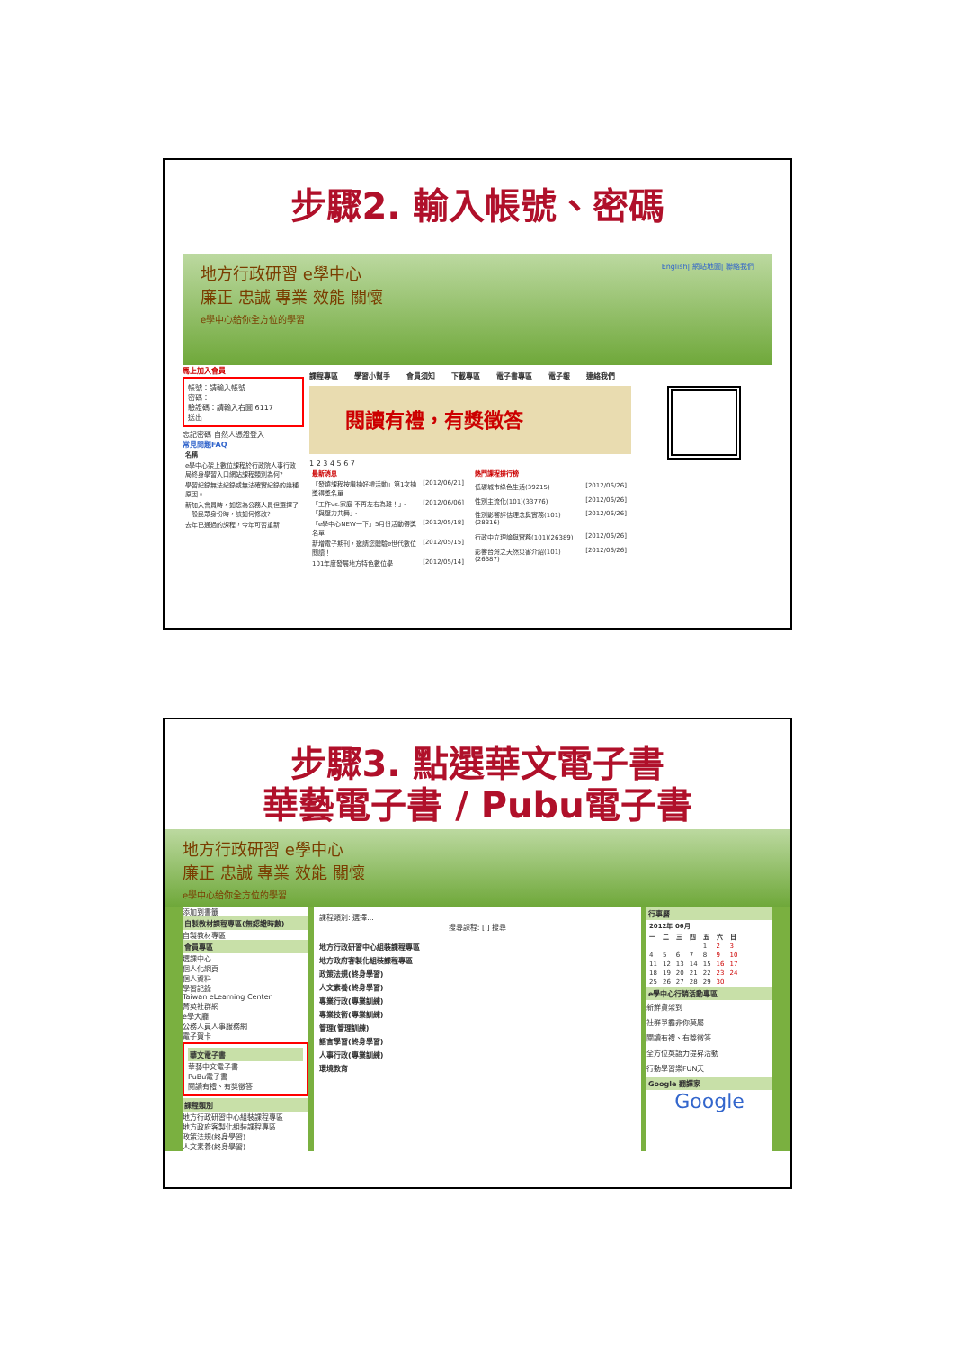步驟2. 輸入帳號、密碼
地方行政研習 e學中心 English| 網站地圖| 聯絡我們
廉正 忠誠 專業 效能 關懷
e學中心給你全方位的學習
馬上加入會員
帳號：請輸入帳號
密碼：
驗證碼：請輸入右圖 6117
送出
忘記密碼 自然人憑證登入
常見問題FAQ
| 名稱 |
| --- |
| e學中心架上數位課程於行政院人事行政局終身學習入口網站課程類別為何? |
| 學習紀錄無法紀錄或無法確實紀錄的幾種原因。 |
| 新加入會員時，如您為公務人員但選擇了一般民眾身份時，該如何修改? |
| 去年已通過的課程，今年可否重新 |
課程專區 學習小幫手 會員須知 下載專區 電子書專區 電子報 連絡我們
閱讀有禮，有獎徵答
1 2 3 4 5 6 7
| 最新消息 | |
| --- | --- |
| 「發燒課程按讚抽好禮活動」第1次抽獎得獎名單 | [2012/06/21] |
| 「工作vs.家庭 不再左右為難！」、「與壓力共舞」、 | [2012/06/06] |
| 「e學中心NEW一下」5月份活動得獎名單 | [2012/05/18] |
| 新增電子期刊，邀請您體驗e世代數位閱讀！ | [2012/05/15] |
| 101年度發展地方特色數位學 | [2012/05/14] |
| 熱門課程排行榜 | |
| --- | --- |
| 低碳城市綠色生活(39215) | [2012/06/26] |
| 性別主流化(101)(33776) | [2012/06/26] |
| 性別影響評估理念與實務(101)(28316) | [2012/06/26] |
| 行政中立理論與實務(101)(26389) | [2012/06/26] |
| 影響台灣之天然災害介紹(101)(26387) | [2012/06/26] |
步驟3. 點選華文電子書
華藝電子書 / Pubu電子書
地方行政研習 e學中心
廉正 忠誠 專業 效能 關懷
e學中心給你全方位的學習
添加到書籤
自製教材課程專區(無認證時數)
自製教材專區
會員專區
選課中心
個人化網頁
個人資料
學習記錄
Taiwan eLearning Center
菁英社群網
e學大廳
公務人員人事服務網
電子賀卡
華文電子書
華藝中文電子書
PuBu電子書
閱讀有禮、有獎徵答
課程類別
地方行政研習中心組裝課程專區
地方政府客製化組裝課程專區
政策法規(終身學習)
人文素養(終身學習)
課程類別: 選擇...
搜尋課程: [ ] 搜尋
地方行政研習中心組裝課程專區
地方政府客製化組裝課程專區
政策法規(終身學習)
人文素養(終身學習)
專業行政(專業訓練)
專業技術(專業訓練)
管理(管理訓練)
語言學習(終身學習)
人事行政(專業訓練)
環境教育
行事曆
| 2012年 06月 | | | | | | |
| --- | --- | --- | --- | --- | --- | --- |
| 一 | 二 | 三 | 四 | 五 | 六 | 日 |
| | | | | 1 | 2 | 3 |
| 4 | 5 | 6 | 7 | 8 | 9 | 10 |
| 11 | 12 | 13 | 14 | 15 | 16 | 17 |
| 18 | 19 | 20 | 21 | 22 | 23 | 24 |
| 25 | 26 | 27 | 28 | 29 | 30 | |
e學中心行銷活動專區
新鮮貨架到
社群爭霸非你莫屬
閱讀有禮、有獎徵答
全方位英語力提昇活動
行動學習樂FUN天
Google 翻譯家
Google